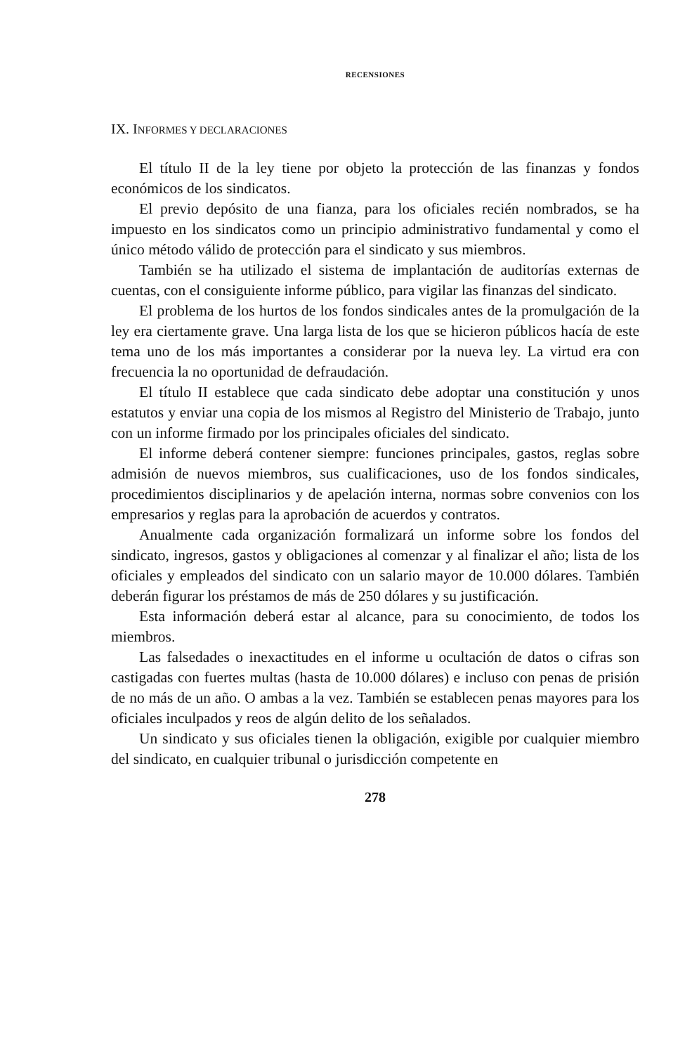RECENSIONES
IX. INFORMES Y DECLARACIONES
El título II de la ley tiene por objeto la protección de las finanzas y fondos económicos de los sindicatos.
El previo depósito de una fianza, para los oficiales recién nombrados, se ha impuesto en los sindicatos como un principio administrativo fundamental y como el único método válido de protección para el sindicato y sus miembros.
También se ha utilizado el sistema de implantación de auditorías externas de cuentas, con el consiguiente informe público, para vigilar las finanzas del sindicato.
El problema de los hurtos de los fondos sindicales antes de la promulgación de la ley era ciertamente grave. Una larga lista de los que se hicieron públicos hacía de este tema uno de los más importantes a considerar por la nueva ley. La virtud era con frecuencia la no oportunidad de defraudación.
El título II establece que cada sindicato debe adoptar una constitución y unos estatutos y enviar una copia de los mismos al Registro del Ministerio de Trabajo, junto con un informe firmado por los principales oficiales del sindicato.
El informe deberá contener siempre: funciones principales, gastos, reglas sobre admisión de nuevos miembros, sus cualificaciones, uso de los fondos sindicales, procedimientos disciplinarios y de apelación interna, normas sobre convenios con los empresarios y reglas para la aprobación de acuerdos y contratos.
Anualmente cada organización formalizará un informe sobre los fondos del sindicato, ingresos, gastos y obligaciones al comenzar y al finalizar el año; lista de los oficiales y empleados del sindicato con un salario mayor de 10.000 dólares. También deberán figurar los préstamos de más de 250 dólares y su justificación.
Esta información deberá estar al alcance, para su conocimiento, de todos los miembros.
Las falsedades o inexactitudes en el informe u ocultación de datos o cifras son castigadas con fuertes multas (hasta de 10.000 dólares) e incluso con penas de prisión de no más de un año. O ambas a la vez. También se establecen penas mayores para los oficiales inculpados y reos de algún delito de los señalados.
Un sindicato y sus oficiales tienen la obligación, exigible por cualquier miembro del sindicato, en cualquier tribunal o jurisdicción competente en
278